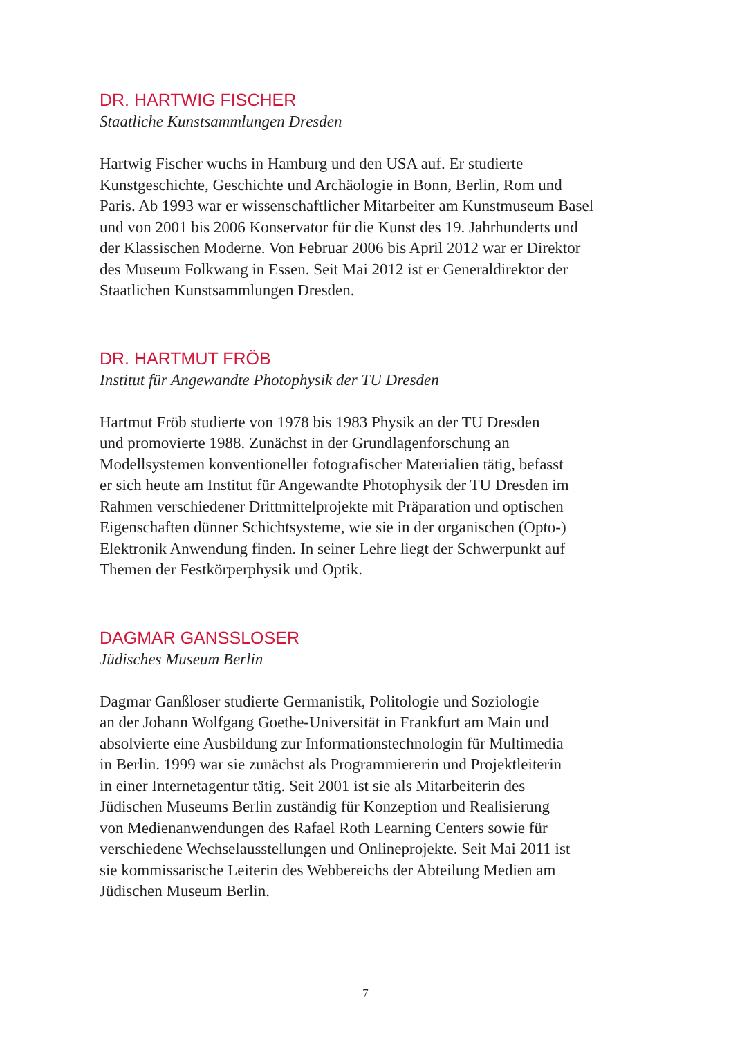DR. HARTWIG FISCHER
Staatliche Kunstsammlungen Dresden
Hartwig Fischer wuchs in Hamburg und den USA auf. Er studierte
Kunstgeschichte, Geschichte und Archäologie in Bonn, Berlin, Rom und
Paris. Ab 1993 war er wissenschaftlicher Mitarbeiter am Kunstmuseum Basel
und von 2001 bis 2006 Konservator für die Kunst des 19. Jahrhunderts und
der Klassischen Moderne. Von Februar 2006 bis April 2012 war er Direktor
des Museum Folkwang in Essen. Seit Mai 2012 ist er Generaldirektor der
Staatlichen Kunstsammlungen Dresden.
DR. HARTMUT FRÖB
Institut für Angewandte Photophysik der TU Dresden
Hartmut Fröb studierte von 1978 bis 1983 Physik an der TU Dresden
und promovierte 1988. Zunächst in der Grundlagenforschung an
Modellsystemen konventioneller fotografischer Materialien tätig, befasst
er sich heute am Institut für Angewandte Photophysik der TU Dresden im
Rahmen verschiedener Drittmittelprojekte mit Präparation und optischen
Eigenschaften dünner Schichtsysteme, wie sie in der organischen (Opto-)
Elektronik Anwendung finden. In seiner Lehre liegt der Schwerpunkt auf
Themen der Festkörperphysik und Optik.
DAGMAR GANSSLOSER
Jüdisches Museum Berlin
Dagmar Ganßloser studierte Germanistik, Politologie und Soziologie
an der Johann Wolfgang Goethe-Universität in Frankfurt am Main und
absolvierte eine Ausbildung zur Informationstechnologin für Multimedia
in Berlin. 1999 war sie zunächst als Programmiererin und Projektleiterin
in einer Internetagentur tätig. Seit 2001 ist sie als Mitarbeiterin des
Jüdischen Museums Berlin zuständig für Konzeption und Realisierung
von Medienanwendungen des Rafael Roth Learning Centers sowie für
verschiedene Wechselausstellungen und Onlineprojekte. Seit Mai 2011 ist
sie kommissarische Leiterin des Webbereichs der Abteilung Medien am
Jüdischen Museum Berlin.
7